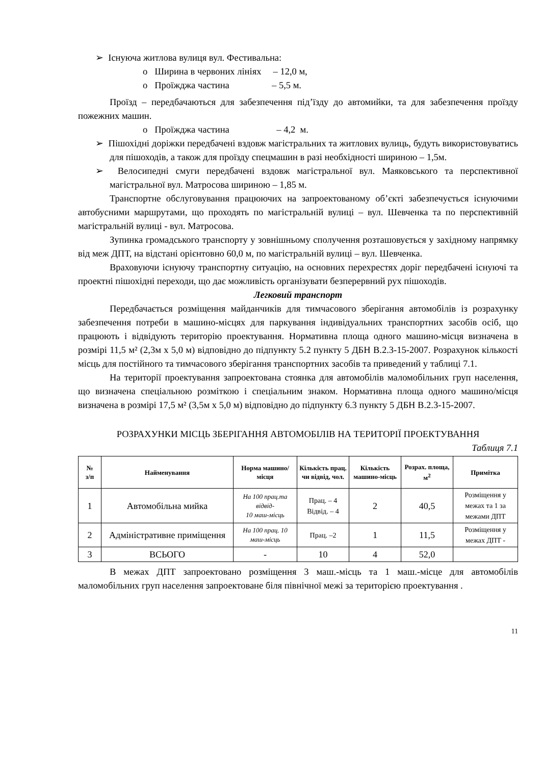➢ Існуюча житлова вулиця вул. Фестивальна:
o Ширина в червоних лініях – 12,0 м,
o Проїжджа частина – 5,5 м.
Проїзд – передбачаються для забезпечення під’їзду до автомийки, та для забезпечення проїзду пожежних машин.
o Проїжджа частина – 4,2 м.
➢ Пішохідні доріжки передбачені вздовж магістральних та житлових вулиць, будуть використовуватись для пішоходів, а також для проїзду спецмашин в разі необхідності шириною – 1,5м.
➢ Велосипедні смуги передбачені вздовж магістральної вул. Маяковського та перспективної магістральної вул. Матросова шириною – 1,85 м.
Транспортне обслуговування працюючих на запроектованому об’єкті забезпечується існуючими автобусними маршрутами, що проходять по магістральній вулиці – вул. Шевченка та по перспективній магістральній вулиці - вул. Матросова.
Зупинка громадського транспорту у зовнішньому сполучення розташовується у західному напрямку від меж ДПТ, на відстані орієнтовно 60,0 м, по магістральній вулиці – вул. Шевченка.
Враховуючи існуючу транспортну ситуацію, на основних перехрестях доріг передбачені існуючі та проектні пішохідні переходи, що дає можливість організувати безперервний рух пішоходів.
Легковий транспорт
Передбачається розміщення майданчиків для тимчасового зберігання автомобілів із розрахунку забезпечення потреби в машино-місцях для паркування індивідуальних транспортних засобів осіб, що працюють і відвідують територію проектування. Нормативна площа одного машино-місця визначена в розмірі 11,5 м² (2,3м х 5,0 м) відповідно до підпункту 5.2 пункту 5 ДБН В.2.3-15-2007. Розрахунок кількості місць для постійного та тимчасового зберігання транспортних засобів та приведений у таблиці 7.1.
На території проектування запроектована стоянка для автомобілів маломобільних груп населення, що визначена спеціальною розміткою і спеціальним знаком. Нормативна площа одного машино/місця визначена в розмірі 17,5 м² (3,5м х 5,0 м) відповідно до підпункту 6.3 пункту 5 ДБН В.2.3-15-2007.
РОЗРАХУНКИ МІСЦЬ ЗБЕРІГАННЯ АВТОМОБІЛІВ НА ТЕРИТОРІЇ ПРОЕКТУВАННЯ
Таблиця 7.1
| № з/п | Найменування | Норма машино/місця | Кількість прац. чи відвід, чол. | Кількість машино-місць | Розрах. площа, м<sup>2</sup> | Примітка |
| --- | --- | --- | --- | --- | --- | --- |
| 1 | Автомобільна мийка | На 100 прац.та відвід- 10 маш-місць | Прац. – 4 Відвід. – 4 | 2 | 40,5 | Розміщення у межах та 1 за межами ДПТ |
| 2 | Адміністративне приміщення | На 100 прац. 10 маш-місць | Прац. –2 | 1 | 11,5 | Розміщення у межах ДПТ - |
| 3 | ВСЬОГО | - | 10 | 4 | 52,0 | |
В межах ДПТ запроектовано розміщення 3 маш.-місць та 1 маш.-місце для автомобілів маломобільних груп населення запроектоване біля північної межі за територією проектування .
11